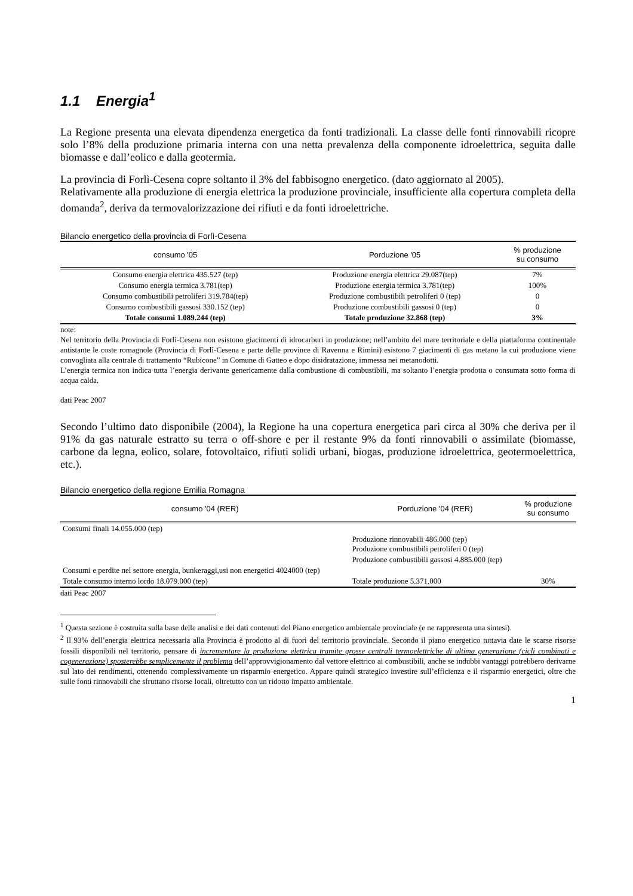1.1 Energia<sup>1</sup>
La Regione presenta una elevata dipendenza energetica da fonti tradizionali. La classe delle fonti rinnovabili ricopre solo l’8% della produzione primaria interna con una netta prevalenza della componente idroelettrica, seguita dalle biomasse e dall’eolico e dalla geotermia.
La provincia di Forlì-Cesena copre soltanto il 3% del fabbisogno energetico. (dato aggiornato al 2005).
Relativamente alla produzione di energia elettrica la produzione provinciale, insufficiente alla copertura completa della domanda<sup>2</sup>, deriva da termovalorizzazione dei rifiuti e da fonti idroelettriche.
Bilancio energetico della provincia di Forlì-Cesena
| consumo '05 | Porduzione '05 | % produzione su consumo |
| --- | --- | --- |
| Consumo energia elettrica 435.527 (tep) | Produzione energia elettrica 29.087(tep) | 7% |
| Consumo energia termica 3.781(tep) | Produzione energia termica 3.781(tep) | 100% |
| Consumo combustibili petroliferi 319.784(tep) | Produzione combustibili petroliferi 0 (tep) | 0 |
| Consumo combustibili gassosi 330.152 (tep) | Produzione combustibili gassosi 0 (tep) | 0 |
| Totale consumi 1.089.244 (tep) | Totale produzione 32.868 (tep) | 3% |
note:
Nel territorio della Provincia di Forlì-Cesena non esistono giacimenti di idrocarburi in produzione; nell’ambito del mare territoriale e della piattaforma continentale antistante le coste romagnole (Provincia di Forlì-Cesena e parte delle province di Ravenna e Rimini) esistono 7 giacimenti di gas metano la cui produzione viene convogliata alla centrale di trattamento “Rubicone” in Comune di Gatteo e dopo disidratazione, immessa nei metanodotti.
L’energia termica non indica tutta l’energia derivante genericamente dalla combustione di combustibili, ma soltanto l’energia prodotta o consumata sotto forma di acqua calda.
dati Peac 2007
Secondo l’ultimo dato disponibile (2004), la Regione ha una copertura energetica pari circa al 30% che deriva per il 91% da gas naturale estratto su terra o off-shore e per il restante 9% da fonti rinnovabili o assimilate (biomasse, carbone da legna, eolico, solare, fotovoltaico, rifiuti solidi urbani, biogas, produzione idroelettrica, geotermoelettrica, etc.).
Bilancio energetico della regione Emilia Romagna
| consumo '04 (RER) | Porduzione '04 (RER) | % produzione su consumo |
| --- | --- | --- |
| Consumi finali 14.055.000 (tep) | | |
| | Produzione rinnovabili 486.000 (tep) Produzione combustibili petroliferi 0 (tep) | |
| | Produzione combustibili gassosi 4.885.000 (tep) | |
| Consumi e perdite nel settore energia, bunkeraggi,usi non energetici 4024000 (tep) | | |
| Totale consumo interno lordo 18.079.000 (tep) | Totale produzione 5.371.000 | 30% |
dati Peac 2007
<sup>1</sup> Questa sezione è costruita sulla base delle analisi e dei dati contenuti del Piano energetico ambientale provinciale (e ne rappresenta una sintesi).
<sup>2</sup> Il 93% dell’energia elettrica necessaria alla Provincia è prodotto al di fuori del territorio provinciale. Secondo il piano energetico tuttavia date le scarse risorse fossili disponibili nel territorio, pensare di incrementare la produzione elettrica tramite grosse centrali termoelettriche di ultima generazione (cicli combinati e cogenerazione) sposterebbe semplicemente il problema dell’approvvigionamento dal vettore elettrico ai combustibili, anche se indubbi vantaggi potrebbero derivarne sul lato dei rendimenti, ottenendo complessivamente un risparmio energetico. Appare quindi strategico investire sull’efficienza e il risparmio energetici, oltre che sulle fonti rinnovabili che sfruttano risorse locali, oltretutto con un ridotto impatto ambientale.
1